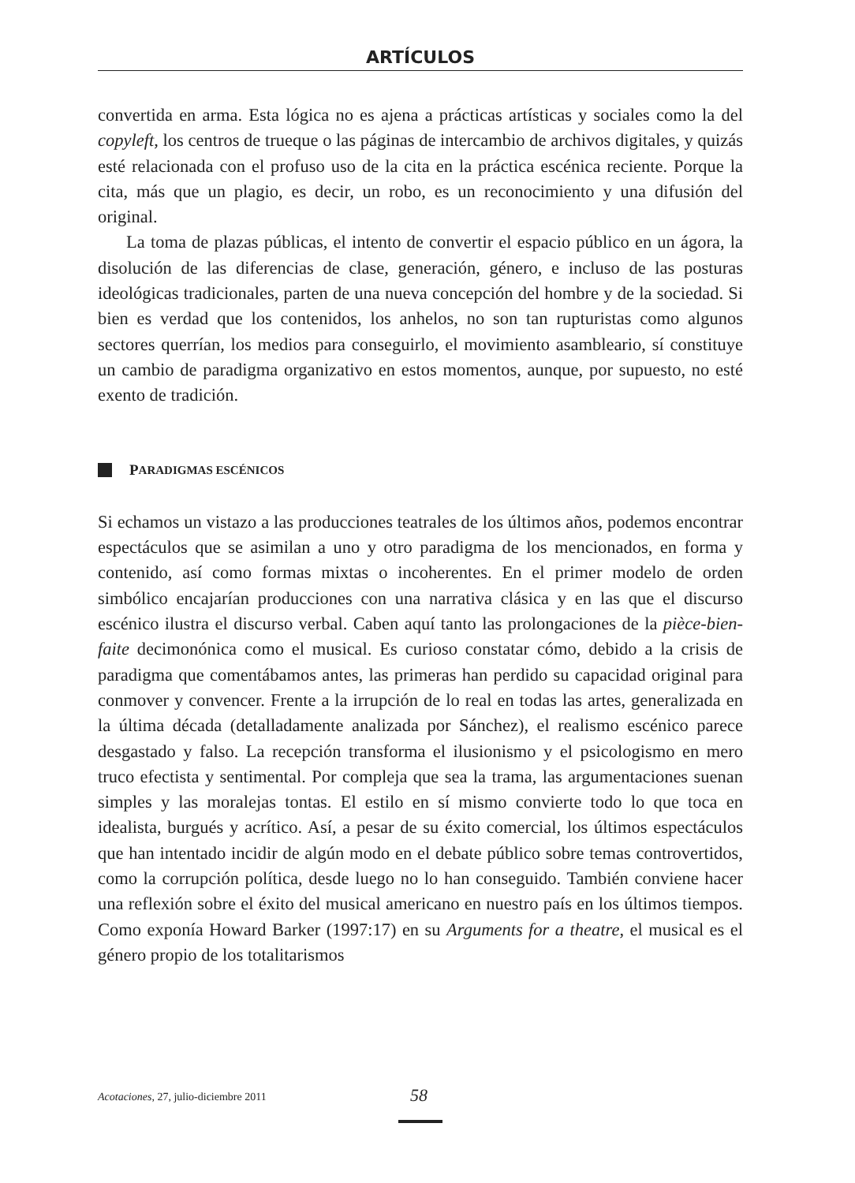ARTÍCULOS
convertida en arma. Esta lógica no es ajena a prácticas artísticas y sociales como la del copyleft, los centros de trueque o las páginas de intercambio de archivos digitales, y quizás esté relacionada con el profuso uso de la cita en la práctica escénica reciente. Porque la cita, más que un plagio, es decir, un robo, es un reconocimiento y una difusión del original.
La toma de plazas públicas, el intento de convertir el espacio público en un ágora, la disolución de las diferencias de clase, generación, género, e incluso de las posturas ideológicas tradicionales, parten de una nueva concepción del hombre y de la sociedad. Si bien es verdad que los contenidos, los anhelos, no son tan rupturistas como algunos sectores querrían, los medios para conseguirlo, el movimiento asambleario, sí constituye un cambio de paradigma organizativo en estos momentos, aunque, por supuesto, no esté exento de tradición.
P ARADIGMAS ESCÉNICOS
Si echamos un vistazo a las producciones teatrales de los últimos años, podemos encontrar espectáculos que se asimilan a uno y otro paradigma de los mencionados, en forma y contenido, así como formas mixtas o incoherentes. En el primer modelo de orden simbólico encajarían producciones con una narrativa clásica y en las que el discurso escénico ilustra el discurso verbal. Caben aquí tanto las prolongaciones de la pièce-bien-faite decimonónica como el musical. Es curioso constatar cómo, debido a la crisis de paradigma que comentábamos antes, las primeras han perdido su capacidad original para conmover y convencer. Frente a la irrupción de lo real en todas las artes, generalizada en la última década (detalladamente analizada por Sánchez), el realismo escénico parece desgastado y falso. La recepción transforma el ilusionismo y el psicologismo en mero truco efectista y sentimental. Por compleja que sea la trama, las argumentaciones suenan simples y las moralejas tontas. El estilo en sí mismo convierte todo lo que toca en idealista, burgués y acrítico. Así, a pesar de su éxito comercial, los últimos espectáculos que han intentado incidir de algún modo en el debate público sobre temas controvertidos, como la corrupción política, desde luego no lo han conseguido. También conviene hacer una reflexión sobre el éxito del musical americano en nuestro país en los últimos tiempos. Como exponía Howard Barker (1997:17) en su Arguments for a theatre, el musical es el género propio de los totalitarismos
Acotaciones, 27, julio-diciembre 2011 58